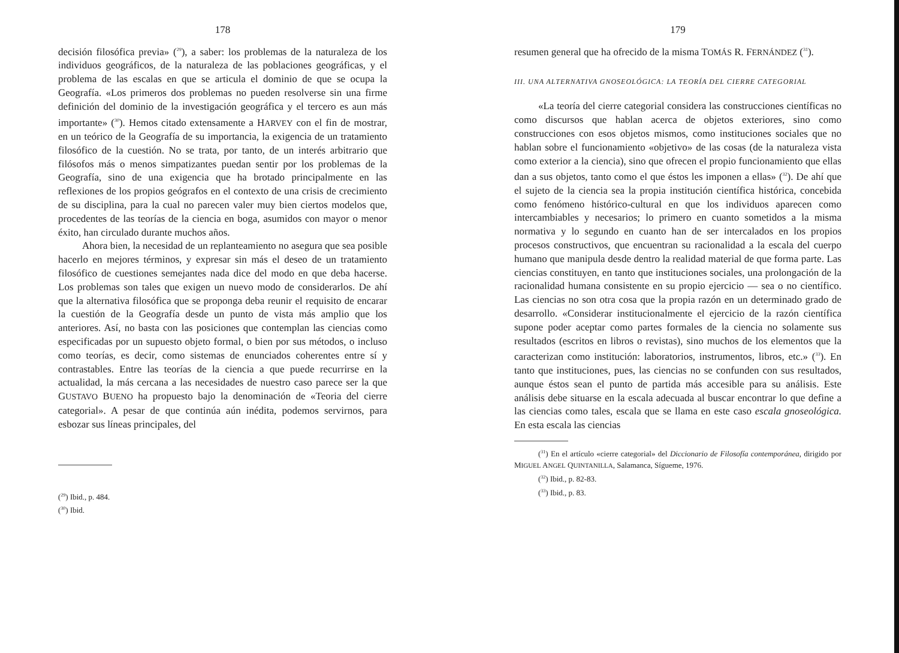178
decisión filosófica previa» (<sup>29</sup>), a saber: los problemas de la naturaleza de los individuos geográficos, de la naturaleza de las poblaciones geográficas, y el problema de las escalas en que se articula el dominio de que se ocupa la Geografía. «Los primeros dos problemas no pueden resolverse sin una firme definición del dominio de la investigación geográfica y el tercero es aun más importante» (<sup>30</sup>). Hemos citado extensamente a HARVEY con el fin de mostrar, en un teórico de la Geografía de su importancia, la exigencia de un tratamiento filosófico de la cuestión. No se trata, por tanto, de un interés arbitrario que filósofos más o menos simpatizantes puedan sentir por los problemas de la Geografía, sino de una exigencia que ha brotado principalmente en las reflexiones de los propios geógrafos en el contexto de una crisis de crecimiento de su disciplina, para la cual no parecen valer muy bien ciertos modelos que, procedentes de las teorías de la ciencia en boga, asumidos con mayor o menor éxito, han circulado durante muchos años.
Ahora bien, la necesidad de un replanteamiento no asegura que sea posible hacerlo en mejores términos, y expresar sin más el deseo de un tratamiento filosófico de cuestiones semejantes nada dice del modo en que deba hacerse. Los problemas son tales que exigen un nuevo modo de considerarlos. De ahí que la alternativa filosófica que se proponga deba reunir el requisito de encarar la cuestión de la Geografía desde un punto de vista más amplio que los anteriores. Así, no basta con las posiciones que contemplan las ciencias como especificadas por un supuesto objeto formal, o bien por sus métodos, o incluso como teorías, es decir, como sistemas de enunciados coherentes entre sí y contrastables. Entre las teorías de la ciencia a que puede recurrirse en la actualidad, la más cercana a las necesidades de nuestro caso parece ser la que GUSTAVO BUENO ha propuesto bajo la denominación de «Teoria del cierre categorial». A pesar de que continúa aún inédita, podemos servirnos, para esbozar sus líneas principales, del
(<sup>29</sup>) Ibid., p. 484.
(<sup>30</sup>) Ibid.
179
resumen general que ha ofrecido de la misma TOMÁS R. FERNÁNDEZ (<sup>31</sup>).
III. UNA ALTERNATIVA GNOSEOLÓGICA: LA TEORÍA DEL CIERRE CATEGORIAL
«La teoría del cierre categorial considera las construcciones científicas no como discursos que hablan acerca de objetos exteriores, sino como construcciones con esos objetos mismos, como instituciones sociales que no hablan sobre el funcionamiento «objetivo» de las cosas (de la naturaleza vista como exterior a la ciencia), sino que ofrecen el propio funcionamiento que ellas dan a sus objetos, tanto como el que éstos les imponen a ellas» (<sup>32</sup>). De ahí que el sujeto de la ciencia sea la propia institución científica histórica, concebida como fenómeno histórico-cultural en que los individuos aparecen como intercambiables y necesarios; lo primero en cuanto sometidos a la misma normativa y lo segundo en cuanto han de ser intercalados en los propios procesos constructivos, que encuentran su racionalidad a la escala del cuerpo humano que manipula desde dentro la realidad material de que forma parte. Las ciencias constituyen, en tanto que instituciones sociales, una prolongación de la racionalidad humana consistente en su propio ejercicio — sea o no científico. Las ciencias no son otra cosa que la propia razón en un determinado grado de desarrollo. «Considerar institucionalmente el ejercicio de la razón científica supone poder aceptar como partes formales de la ciencia no solamente sus resultados (escritos en libros o revistas), sino muchos de los elementos que la caracterizan como institución: laboratorios, instrumentos, libros, etc.» (<sup>33</sup>). En tanto que instituciones, pues, las ciencias no se confunden con sus resultados, aunque éstos sean el punto de partida más accesible para su análisis. Este análisis debe situarse en la escala adecuada al buscar encontrar lo que define a las ciencias como tales, escala que se llama en este caso escala gnoseológica. En esta escala las ciencias
(<sup>31</sup>) En el artículo «cierre categorial» del Diccionario de Filosofía contemporánea, dirigido por MIGUEL ANGEL QUINTANILLA, Salamanca, Sígueme, 1976.
(<sup>32</sup>) Ibid., p. 82-83.
(<sup>33</sup>) Ibid., p. 83.